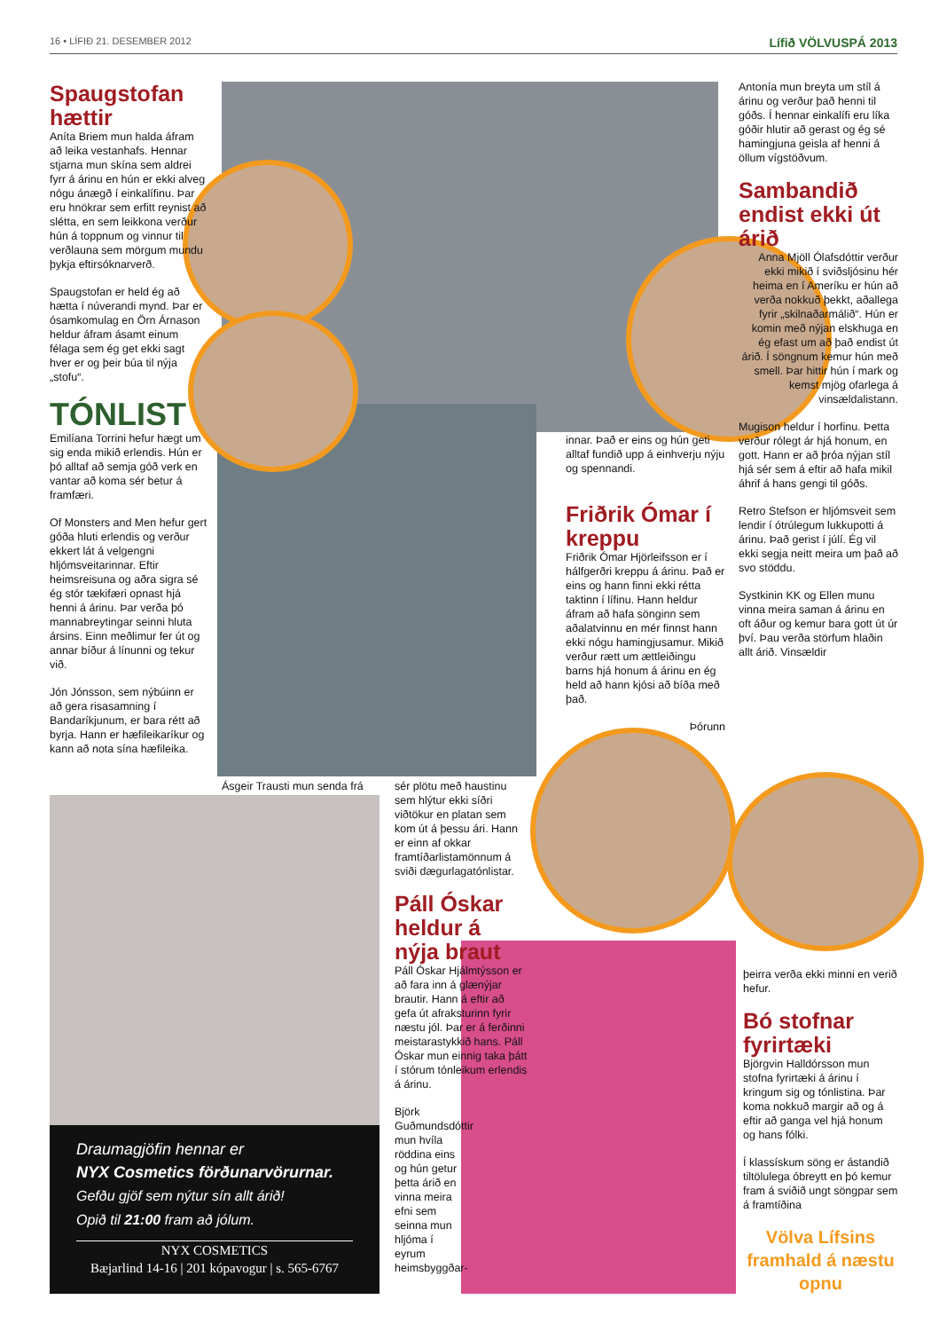16 • LÍFIÐ 21. DESEMBER 2012 Lífið VÖLVUSPÁ 2013
Spaugstofan hættir
Aníta Briem mun halda áfram að leika vestanhafs. Hennar stjarna mun skína sem aldrei fyrr á árinu en hún er ekki alveg nógu ánægð í einkalífinu. Þar eru hnökrar sem erfitt reynist að slétta, en sem leikkona verður hún á toppnum og vinnur til verðlauna sem mörgum mundu þykja eftirsóknarverð.
Spaugstofan er held ég að hætta í núverandi mynd. Þar er ósamkomulag en Örn Árnason heldur áfram ásamt einum félaga sem ég get ekki sagt hver er og þeir búa til nýja „stofu“.
TÓNLIST
Emilíana Torrini hefur hægt um sig enda mikið erlendis. Hún er þó alltaf að semja góð verk en vantar að koma sér betur á framfæri.
Of Monsters and Men hefur gert góða hluti erlendis og verður ekkert lát á velgengni hljómsveitarinnar. Eftir heimsreisuna og aðra sigra sé ég stór tækifæri opnast hjá henni á árinu. Þar verða þó mannabreytingar seinni hluta ársins. Einn meðlimur fer út og annar bíður á línunni og tekur við.
Jón Jónsson, sem nýbúinn er að gera risasamning í Bandaríkjunum, er bara rétt að byrja. Hann er hæfileikaríkur og kann að nota sína hæfileika.
Ásgeir Trausti mun senda frá
sér plötu með haustinu sem hlýtur ekki síðri viðtökur en platan sem kom út á þessu ári. Hann er einn af okkar framtíðarlistamönnum á sviði dægurlagatónlistar.
Páll Óskar heldur á nýja braut
Páll Óskar Hjálmtýsson er að fara inn á glænýjar brautir. Hann á eftir að gefa út afraksturinn fyrir næstu jól. Þar er á ferðinni meistarastykkið hans. Páll Óskar mun einnig taka þátt í stórum tónleikum erlendis á árinu.
Björk Guðmundsdóttir mun hvíla röddina eins og hún getur þetta árið en vinna meira efni sem seinna mun hljóma í eyrum heimsbyggðar-
innar. Það er eins og hún geti alltaf fundið upp á einhverju nýju og spennandi.
Friðrik Ómar í kreppu
Friðrik Ómar Hjörleifsson er í hálfgerðri kreppu á árinu. Það er eins og hann finni ekki rétta taktinn í lífinu. Hann heldur áfram að hafa sönginn sem aðalatvinnu en mér finnst hann ekki nógu hamingjusamur. Mikið verður rætt um ættleiðingu barns hjá honum á árinu en ég held að hann kjósi að bíða með það.
Þórunn
Antonía mun breyta um stíl á árinu og verður það henni til góðs. Í hennar einkalífi eru líka góðir hlutir að gerast og ég sé hamingjuna geisla af henni á öllum vígstöðvum.
Sambandið endist ekki út árið
Anna Mjöll Ólafsdóttir verður ekki mikið í sviðsljósinu hér heima en í Ameríku er hún að verða nokkuð þekkt, aðallega fyrir „skilnaðarmálið“. Hún er komin með nýjan elskhuga en ég efast um að það endist út árið. Í söngnum kemur hún með smell. Þar hittir hún í mark og kemst mjög ofarlega á vinsældalistann.
Mugison heldur í horfinu. Þetta verður rólegt ár hjá honum, en gott. Hann er að þróa nýjan stíl hjá sér sem á eftir að hafa mikil áhrif á hans gengi til góðs.
Retro Stefson er hljómsveit sem lendir í ótrúlegum lukkupotti á árinu. Það gerist í júlí. Ég vil ekki segja neitt meira um það að svo stöddu.
Systkinin KK og Ellen munu vinna meira saman á árinu en oft áður og kemur bara gott út úr því. Þau verða störfum hlaðin allt árið. Vinsældir
þeirra verða ekki minni en verið hefur.
Bó stofnar fyrirtæki
Björgvin Halldórsson mun stofna fyrirtæki á árinu í kringum sig og tónlistina. Þar koma nokkuð margir að og á eftir að ganga vel hjá honum og hans fólki.
Í klassískum söng er ástandið tiltölulega óbreytt en þó kemur fram á sviðið ungt söngpar sem á framtíðina
Völva Lífsins framhald á næstu opnu
Draumagjöfin hennar er
NYX Cosmetics förðunarvörurnar.
Gefðu gjöf sem nýtur sín allt árið!
Opið til 21:00 fram að jólum.
NYX COSMETICS
Bæjarlind 14-16 | 201 kópavogur | s. 565-6767